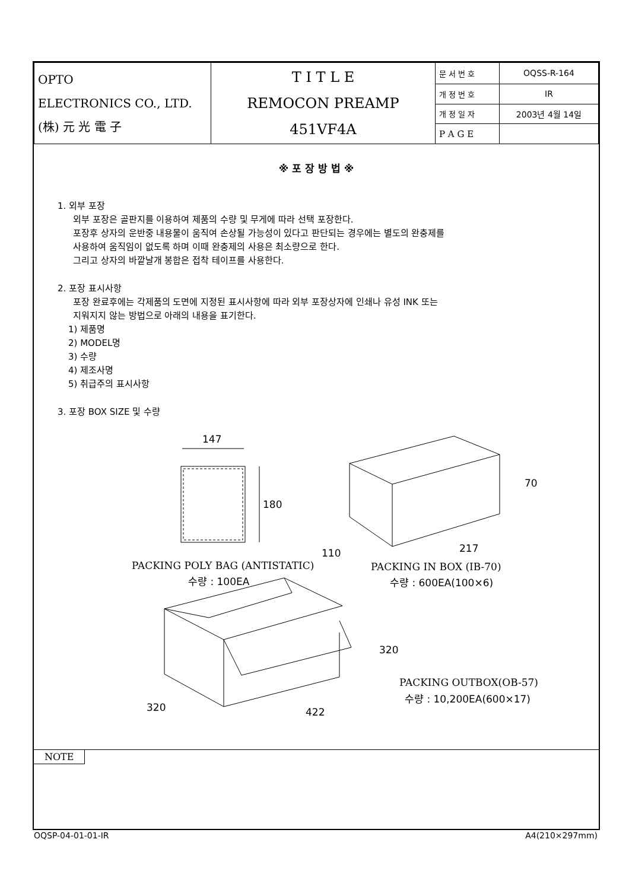| OPTO ELECTRONICS CO., LTD. (株) 元 光 電 子 | T I T L E REMOCON PREAMP 451VF4A | 문 서 번 호 | OQSS-R-164 |
| | | 개 정 번 호 | IR |
| | | 개 정 일 자 | 2003년 4월 14일 |
| | | P A G E | |
※ 포 장 방 법 ※
1. 외부 포장
외부 포장은 골판지를 이용하여 제품의 수량 및 무게에 따라 선택 포장한다.
포장후 상자의 운반중 내용물이 움직여 손상될 가능성이 있다고 판단되는 경우에는 별도의 완충제를
사용하여 움직임이 없도록 하며 이때 완충제의 사용은 최소량으로 한다.
그리고 상자의 바깥날개 봉합은 접착 테이프를 사용한다.
2. 포장 표시사항
포장 완료후에는 각제품의 도면에 지정된 표시사항에 따라 외부 포장상자에 인쇄나 유성 INK 또는
지워지지 않는 방법으로 아래의 내용을 표기한다.
1) 제품명
2) MODEL명
3) 수량
4) 제조사명
5) 취급주의 표시사항
3. 포장 BOX SIZE 및 수량
147
180
PACKING POLY BAG (ANTISTATIC)
수량 : 100EA
70
110
217
PACKING IN BOX (IB-70)
수량 : 600EA(100×6)
320
320
422
PACKING OUTBOX(OB-57)
수량 : 10,200EA(600×17)
NOTE
OQSP-04-01-01-IR A4(210×297mm)